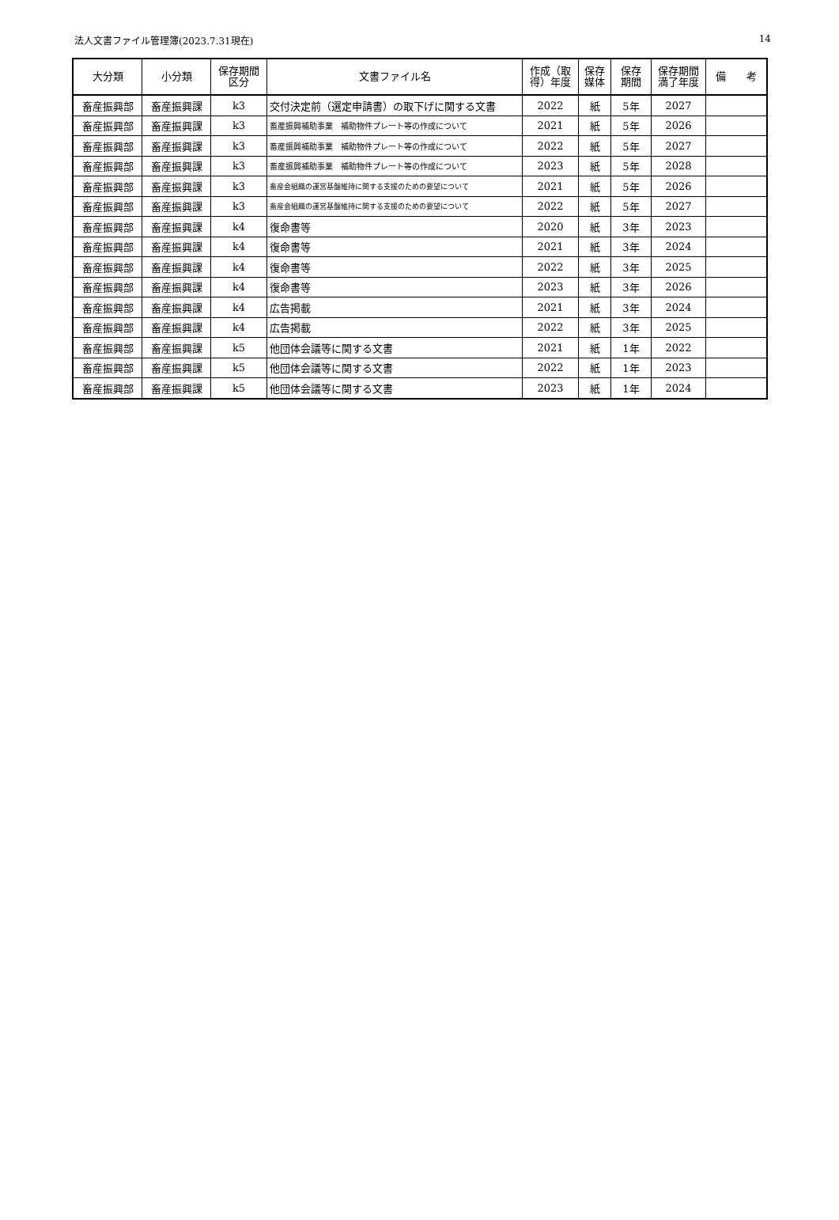法人文書ファイル管理簿(2023.7.31現在) 14
| 大分類 | 小分類 | 保存期間 区分 | 文書ファイル名 | 作成（取 得）年度 | 保存 媒体 | 保存 期間 | 保存期間 満了年度 | 備 考 |
| --- | --- | --- | --- | --- | --- | --- | --- | --- |
| 畜産振興部 | 畜産振興課 | k3 | 交付決定前（選定申請書）の取下げに関する文書 | 2022 | 紙 | 5年 | 2027 | |
| 畜産振興部 | 畜産振興課 | k3 | 畜産振興補助事業 補助物件プレート等の作成について | 2021 | 紙 | 5年 | 2026 | |
| 畜産振興部 | 畜産振興課 | k3 | 畜産振興補助事業 補助物件プレート等の作成について | 2022 | 紙 | 5年 | 2027 | |
| 畜産振興部 | 畜産振興課 | k3 | 畜産振興補助事業 補助物件プレート等の作成について | 2023 | 紙 | 5年 | 2028 | |
| 畜産振興部 | 畜産振興課 | k3 | 畜産会組織の運営基盤維持に関する支援のための要望について | 2021 | 紙 | 5年 | 2026 | |
| 畜産振興部 | 畜産振興課 | k3 | 畜産会組織の運営基盤維持に関する支援のための要望について | 2022 | 紙 | 5年 | 2027 | |
| 畜産振興部 | 畜産振興課 | k4 | 復命書等 | 2020 | 紙 | 3年 | 2023 | |
| 畜産振興部 | 畜産振興課 | k4 | 復命書等 | 2021 | 紙 | 3年 | 2024 | |
| 畜産振興部 | 畜産振興課 | k4 | 復命書等 | 2022 | 紙 | 3年 | 2025 | |
| 畜産振興部 | 畜産振興課 | k4 | 復命書等 | 2023 | 紙 | 3年 | 2026 | |
| 畜産振興部 | 畜産振興課 | k4 | 広告掲載 | 2021 | 紙 | 3年 | 2024 | |
| 畜産振興部 | 畜産振興課 | k4 | 広告掲載 | 2022 | 紙 | 3年 | 2025 | |
| 畜産振興部 | 畜産振興課 | k5 | 他団体会議等に関する文書 | 2021 | 紙 | 1年 | 2022 | |
| 畜産振興部 | 畜産振興課 | k5 | 他団体会議等に関する文書 | 2022 | 紙 | 1年 | 2023 | |
| 畜産振興部 | 畜産振興課 | k5 | 他団体会議等に関する文書 | 2023 | 紙 | 1年 | 2024 | |